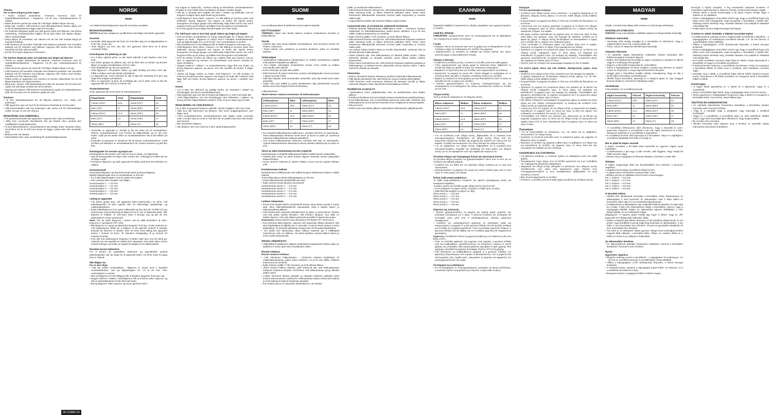Trimma
För en jämn klippning hela vägen
• Anslut önskad distanskam. Trimmern levereras med 10 standarddistanskammar i längderna 1,5–25 mm. Distanskammarna är märkta.
• Starta trimmern genom att växla till I-ON-läget. Bladen börjar röra sig.
• Börja bak i nacken. Håll trimmern med distanskammens tänder uppåt och se till att distanskammen ligger platt mot huvudet.
• För trimmern långsamt uppåt och utåt genom håret mot hjässan, mot hårets växtriktning. Distanskammen hjälper till att lyfta håret och bladen klipper håret i önskad längd.
• Börja klippa på ovansidan och sidorna när du har nått önskad längd på huvudets baksida.
• Håll trimmern på huvudets framsida med tänderna pekande mot huvudets baksida och för trimmern mot hjässan. Upprepa efter behov med rörelser framifrån och från sidorna bakåt.
• Du bör få en jämn längd över hela håret.
För kortare längd på sidor och baksida och längre på hjässan
• Anslut en längre distanskam för hjässan. Trimmern levereras med 10 standarddistanskammar i längderna 1,5–25 mm. Distanskammarna är märkta.
• Starta trimmern genom att växla till I-ON-läget. Bladen börjar röra sig.
• Håll trimmern på huvudets framsida med tänderna pekande mot huvudets baksida och för trimmern mot hjässan. Upprepa efter behov med rörelser framifrån och från sidorna bakåt.
• Stäng sedan av apparaten och montera en kortare distanskam om du vill klippa baksidan och sidorna kortare.
• Börja bak i nacken. Håll distanskammen platt mot huvudet och för trimmern uppåt och utåt längs området du vill ha kortare.
• Upprepa på sidorna. Håll trimmern med tänderna uppåt och distanskammen platt mot huvudet och rör trimmern uppåt och utåt.
Konturer
• Ta bort distanskammarna för att finputsa kanterna, t.ex. nacke och polisonger.
• Håll apparaten upp och ned så att trimmerns framsida är mot huvudet.
• Håll trimmerbladen rakt mot polisonger eller nacke och för trimmerbladen nedåt. Det ger en ren och slät yta.
RENGÖRING OCH UNDERHÅLL
• För optimal prestanda ska apparaten rengöras efter varje användning.
• Blås bort eventuella återstående hår på bladen eller använd den medföljande rengöringsborsten.
• Ta bort distanskammen. Distanskammen kan sköljas under rinnande vatten. Kontrollera att de är helt torra innan du lägger undan dem eller använder dem.
• Montera inte isär bladen.
• Smörj bladen efter varje användning för optimal klipprestanda.
IB-21/058C-02
NORSK
E996E
Les sikkerhetsinstruksjonene nøye før du bruker produktet.
BRUKSVEILEDNING
VIKTIG! Bruk bare adapteren og tilbehøret som følger med dette apparatet.
Generelt
• Kontroller alltid apparatet før bruk, for å forsikre deg om at klippebladene er fri for hår, smuss osv.
• Bruk klippere på rent, tørt hår. Gre gjennom håret først for å fjerne eventuelle floker.
Instruksjoner for påføring av olje
• For å sikre optimal ytelse, er det sterkt anbefalt å olje bladene etter hver bruk.
• Den første gangen du påfører olje, må du først skru av korken og deretter klippe av tuppen på plasttuben med en saks.
• Fjern bladdekslet og skru på apparatet.
• Hold klipperen i 45-graders vinkel, og trykk forsiktig på tuben med olje. Påfør to dråper med olje direkte på bladene.
• La apparatet gå i noen sekunder til, slik at oljen får anledning til å spre seg langs hele lengden på bladene.
• Skru av apparatet og fjern all overflødig olje ved å tørke med en klut før apparatet blir tatt i bruk for å trimme hår.
Avstandskammer
Dette apparatet blir levert med 10 avstandskammer:
| Klippehøyde | Grad | Klippehøyde | Grad |
| --- | --- | --- | --- |
| 1.5mm (1/16'') | #0.5 | 13mm (1/2'') | #4 |
| 3mm (1/8'') | #1 | 16mm (5/8'') | #5 |
| 4.8mm (3/16'') | #1.5 | 19mm (3/4'') | #6 |
| 6mm (1/4'') | #2 | 22mm (7/8'') | #7 |
| 10mm (3/8'') | #3 | 25mm (1'') | #8 |
• Kontroller at apparatet er skrudd av før du setter på en avstandskam. Plasser avstandskammen over fronten på klipperbladet og tre det over hodet. Trykk på den bakre delen av avstandskammen slik at den klikker på plass.
• Kontroller at apparatet er skrudd av før du fjerner avstandskammen. Trykk på fliken på baksiden av avstandskammen for å løsne kammen og løft den bort.
Konturguider for venstre og høyre øre
Konturguidene kan brukes over øret for å gi en skarp, ren klippekant.
• Sett på konturguiden for høyre eller venstre øre, avhengig av hvilket øre du vil klippe rundt.
• Posisjoner klipperen og stryk apparatet forsiktig rundt øret mot baksiden av nakken.
Konturkontroll
Konturkontrollspaken gir deg full kontroll under presisjonsklipping.
Bladets klippelengde uten en avstandskam er 0,8 mm.
• For å øke klippelengden, kan du trykke ned spaken.
• Hver posisjon øker lengden som følger:
Konturposisjon 1 - + 0,0 mm
Konturposisjon 2 - + 0,2 mm
Konturposisjon 3 - + 0,3 mm
Konturposisjon 4 - + 0,5 mm
Konturposisjon 5 - + 0,6 mm
Lading av apparatet
• Før første gangs bruk, må apparatet lades kontinuerlig i tre timer. Full batterikapasitet vil først oppnås etter tre fullstendige oppladnings- og utladningssykluser.
• Koble ladeadapteren til en egnet stikkontakt og skru den på. Et blått LED-lys skal bevege seg kontinuerlig på klipperen for å vise at apparatet lades. Når batteriet er fulladet, vil LED-lyset slutte å bevege seg og alle de fem ladelampene vil lyse permanent.
Merk: Før du setter klipperen i basen, må du alltid kontrollere at «I/0»-bryteren er i posisjonen OFF (AV).
• Når klipperen er i gang og ladenivået begynner å bli lavt, vil den nederste av LAD-ladelampene blinke for å indikere at det gjenstår omtrent 5 minutter brukstid før batteriet er utladet. Etter tre timer med lading kan apparatet brukes i omtrent tre timer. 20 minutters hurtiglading vil gi omtrent 20 minutter brukstid.
• Hvis alle fem ladelampene begynner å blinke raskt (mer enn fire blink per sekund), har det oppstått en teknisk feil i apparatet. Hvis dette skjer, må du avbryte ladingen og trekke ut støpslet til adapteren fra stikkontakten.
Hvordan bevare batteriene
For å bevare de oppladbare batteriene og opprettholde optimal batterikapasitet, bør du sørge for at apparatet lades i tre timer minst én gang hver 6. måned.
Slik klipper du
For en jevn klipp
• Sett på ønsket avstandskam - klipperen er utstyrt med ti standard avstandskammer, som gir klippelengder fra 1,5 til 25 mm. Hver avstandskam er merket.
• Skru på klipperen (I-ON-stillingen) slik at bladene begynner å bevege seg.
• Begynn bakerst i nakken. Hold klipperen slik at tennene peker oppover, og slik at avstandskammen hviler flatt mot hodet.
• Beveg klipperen sakte oppover og utover gjennom håret
mot toppen av hodet ditt, i motsatt retning av hårveksten. Avstandskammen vil hjelpe til med å løfte håret og bladene vil klippe i ønsket lengde.
• Når du er fornøyd med lengden på håret i nakken og bakhodet, kan du begynne å klippe håret oppå hodet og på sidene.
• Hold klipperen foran håret i pannen i en slik stilling at tennene peker mot bakhodet. Beveg klipperen mot toppen av hodet ditt Gjenta denne bevegelsen så mange ganger som nødvendig. Klipp håret rad for rad, ved å begynne forfra og fra sidene og fullføre hele bevegelsen mot bakhodet.
• Da vil du oppnå en jevn klipp med lik lengde over hele hodet.
For hårfrisyre som er kort bak og på sidene og lengre på toppen
• Sett på ønsket avstandskam for lengre klippelengde for å klippe håret på toppen av hodet - klipperen er utstyrt med ti standard avstandskammer, som gir klippelengder fra 1,5 til 25 mm. Hver avstandskam er merket.
• Skru på klipperen (I-ON-stillingen) slik at bladene begynner å bevege seg.
• Hold klipperen foran håret i pannen i en slik stilling at tennene peker mot bakhodet. Beveg klipperen mot toppen av hodet ditt. Gjenta denne bevegelsen så mange ganger som nødvendig. Klipp håret rad for rad, ved å begynne forfra og fra sidene og fullføre hele bevegelsen mot bakhodet.
• Hvis du ønsker at håret på sidene og i nakken skal være kortere, kan du skru av apparatet og montere en avstandskam med kortere avstand for disse områdene.
• Begynn bakerst i nakken. La avstandskammen ligge flatt mot hodet, og beveg klipperen oppover og utover over det området du ønsker å klippe kortere.
• Gjenta på begge sidene av hodet. Hold klipperen i en slik posisjon at tennene på kammen peker oppover mot toppen av hodet ditt. Kammen skal ligge flatt mot hodet. Beveg klipperen oppover og utover i området over øret.
Kanter
• For å lage mer definerte og ryddige kanter, for eksempel i nakken og kinnskjegget, kan fjerne avstandskammene.
• Hold apparatet opp ned, slik at fronten på klipperen er rettet mot hodet ditt.
• Hold klipperbladene rett mot kinnskjegget eller hårkanten i nakken, og beveg deretter klipperbladene nedover. Dette vil gi en skarp og jevn kant.
RENGJØRING OG VEDLIKEHOLD
For å sikre at apparatet fungerer optimalt, må det rengjøres etter hver bruk.
• Blås bort alle hårrestene på bladene, eller bruk rengjøringskosten som følger med.
• Fjern avstandskammen. Avstandskammen kan skylles under rennende vann. Forsikre deg om at de er helt tørre før du pakker dem bort eller bruker dem på nytt.
• Ikke demontere bladene.
• Olje bladene etter hver bruk for å sikre optimal klippeytelse.
SUOMI
E996E
Lue turvallisuusohjeet huolellisesti ennen tuotteen käyttöä.
KÄYTTÖOHJEET
TÄRKEÄÄ! Käytä vain tämän laitteen mukana toimitettavaa sovitinta ja lisätarvikkeita.
Yleistä
• Tarkista laite aina ennen käyttöä varmistaaksesi, ettei trimmerin terissä ole hiuksia, roskia yne.
• Käytä laitetta vain puhtaissa ja kuivissa hiuksissa, jotka on selvitetty takuista.
Voiteluohjeet
• Optimaalisen leikkuutehon takaamiseksi on erittäin suositeltavaa voidella terät jokaisen käyttökerran jälkeen.
• Kun käytät voiteluöljyä ensimmäisen kerran irrota korkki ja leikkaa muovituubin pää saksilla.
• Irrota teräsuojus ja kytke laite päälle.
• Pidä trimmeriä 45 asteen kulmassa, purista voiteluöljytuubia varoen ja tiputa 2 tippaa suoraan terille.
• Jätä laite käyntiin vielä muutamaksi sekunniksi, jotta öljy leviää terien koko pituudelle.
• Kytke laite pois päältä ja poista ylimääräinen öljy painelemalla kevyesti liinalla ennen kuin käytät trimmeriä hiuksissa.
Leikkuukammat
Tämän laitteen mukana toimitetaan 10 leikkuukampaa:
| Leikkuupituus | Mitta | Leikkuupituus | Mitta |
| --- | --- | --- | --- |
| 1.5mm (1/16'') | #0.5 | 13mm (1/2'') | #4 |
| 3mm (1/8'') | #1 | 16mm (5/8'') | #5 |
| 4.8mm (3/16'') | #1.5 | 19mm (3/4'') | #6 |
| 6mm (1/4'') | #2 | 22mm (7/8'') | #7 |
| 10mm (3/8'') | #3 | 25mm (1'') | #8 |
• Kun kiinnität leikkuukamman laitteeseen, varmista että laite on sammutettu. Aseta leikkuukampa trimmerin terän eteen ja liu'uta se pään yli. Työnnä ja napsauta leikkuukamman takaosa paikoilleen.
• Kun irrotat leikkuukamman laitteesta, varmista että laite on sammutettu. Työnnä leikkuukamman takaosassa olevaa uloketta päästä pois ja nosta se pois.
Vasen ja oikea kartiokampa korvan ympärille
Kartiokampoja voi käyttää leikkaamaan hiukset siististi korvien yläpuolelta.
• Kiinnitä joko vasen tai oikea kampa riippuen kumman korvan yläpuolelta leikkaat hiuksia.
• Aseta trimmeri kulmaan ja sipaise hiuksia varoen korvan ympäri niskaan päin.
Kartiokamman hallinta
Kartiokamman hallintavivulla voit säätää kampaa leikatessasi hiukset erittäin tarkasti.
Terän leikkuupituus ilman leikkuukampaa on 0,8 mm.
• Lisää leikkuupituutta työntämällä vipu alas.
• Kukin asento nostaa pituutta seuraavasti:
Kartiokamman asento 1 - + 0,0 mm
Kartiokamman asento 2 - + 0,2 mm
Kartiokamman asento 3 - + 0,3 mm
Kartiokamman asento 4 - + 0,5 mm
Kartiokamman asento 5 - + 0,6 mm
Laitteen lataaminen
• Ennen kuin käytät laitetta ensimmäistä kertaa, lataa akkua tauotta 3 tunnin ajan. Akun maksimikapasiteetti saavutetaan vasta 3 täyden lataus- ja tyhjennysjakson jälkeen.
• Liitä lataussovitin sopivaan pistokkeeseen ja kytke se pistorasiaan. Sininen LED-valo palaa tauotta ilmaisten, että trimmeri latautuu. Kun akku on ladattu täyteen, LED-valo lakkaa palamasta ja kaikki 5 latausvaloa palaa.
Huomautus: Aseta trimmeri aina alustaansa 'I/0'-kytkin OFF-asennossa.
• Kun trimmerin akku tyhjenee, alaosan LED-latausvalo vilkkuu ilmaisten, että akun käyttöaikaa on jäljellä noin 5 minuuttia. 3 tunnin lataus tarjoaa 3 tuntia käyttöaikaa. 20 minuutin pikalataus tarjoaa noin 20 minuuttia käyttöaikaa.
• Jos kaikki viisi latausvaloa alkaa vilkkua nopeasti (yli 4 välähdystä sekunnissa), laite on viallinen. Jos tämä tapahtuu, lopeta laitteen lataus ja irrota sovitin pistorasiasta.
Akkujen ylläpitäminen
• Ylläpitääksesi ladattavien akkujen optimaalisen kapasiteetin laitteen akku on ladattava 3 tunnin ajan noin 6 kuukauden välein.
Hiusten leikkaus
Hiusten tasainen leikkaus
• Liitä haluamasi leikkuukampa – trimmerisi mukana toimitetaan 10 vakioleikkuukampaa, joiden pituus vaihtelee 1,5 ja 25 mm välillä. Kaikissa kammoissa on merkintä.
• Kytke trimmeri päälle 'I-ON'-asentoon, ja terät alkavat liikkua.
• Aloita hiusten leikkuu niskasta, pidä trimmeriä niin, että leikkuukamman hampaat osoittavat ylöspäin varmistaen, että leikkuukampa pysyy litteänä päätä vasten.
• Liikuta trimmeriä hitaasti ylöspäin ja ulospäin hiuksista päälakea kohti hiusten kasvusuunnan vastaisesti. Leikkuukampa auttaa nostamaan hiuksia ja terät leikkaavat hiukset haluamasi pituisiksi.
• Kun haluttu pituus on saavutettu takahiuksissa, voit aloittaa
päälli- ja sivuhiusten leikkaamisen.
• Pidä trimmeriä hiustesi edessä niin, että leikkuukamman hampaat osoittavat pääsi takaosaa kohti, ja liikuta trimmeriä päälakea kohti. Toista sama tarvittaessa liikkuttamalla trimmeriä riveissä pään etupuolelta ja sivuista taakse päin.
• Lopputuloksena pitäisi olla tasainen leikkuu ympäri päätä.
Lyhyemmät taka- ja sivuhiukset, pidemmät etuhiukset
• Kiinnitä pidempi leikkuukampa päällihiuksia varten – trimmerisi mukana toimitetaan 10 vakioleikkuukampaa, joiden pituus vaihtelee 1,5 ja 25 mm välillä. Kaikissa kammoissa on merkintä.
• Kytke trimmeri päälle 'I-ON'-asentoon, ja terät alkavat liikkua.
• Pidä trimmeriä hiustesi edessä niin, että leikkuukamman hampaat osoittavat pääsi takaosaa kohti, ja liikuta trimmeriä päälakea kohti. Toista sama tarvittaessa liikkuttamalla trimmeriä riveissä pään etupuolelta ja sivuista taakse päin.
• Jos haluat leikata hiukset takaa ja sivuilta lyhyemmiksi, sammuta laite ja kiinnitä lyhempi leikkuukampa.
• Aloita niskasta niin, että leikkuukampa on litteänä päätä vasten. Liikuta trimmeriä ylöspäin ja ulospäin alueella, jossa haluat leikata hiuksia lyhyemmiksi.
• Toista sama sivuhiuksissa niin, että trimmerin hampaat osoittavat ylöspäin ja leikkuukampa on litteänä korvan yläpuolella olevaa aluetta vasten. Liikuta trimmeriä ylöspäin ja ulospäin.
Viimeistely
• Siisti ja viimeistele hiukset niskasta ja sivuilta irrottamalla leikkuukammat.
• Pidä laitetta ylösalaisin niin, että trimmerin etuosa osoittaa kohti päätäsi.
• Pidä trimmerin terät suoraassa niskassa tai kasvojen sivuilla ja liikuta trimmeriä alaspäin. Näin viimeistelet hiustenleikkuun siististi.
PUHDISTUS JA HUOLTO
• Optimaalisen tehon ylläpitämiseksi laite on puhdistettava aina käytön jälkeen.
• Puhalla teriin jääneet karvat tai käytä mukana toimitettavaa puhdistusharjaa.
• Irrota leikkuukampa. Sen voi huuhdella juoksevan veden alla. Varmista, että leikkuukammat ovat kuivuneet kunnolla ennen säilytystä tai tulevaa käyttöä.
• Älä pura teriä.
• Voitele terät aina käytön jälkeen optimaalisen leikkuutehon ylläpitämiseksi.
ΕΛΛΗΝΙΚΑ
E996E
Παρακαλώ διαβάστε προσεκτικά τις οδηγίες ασφαλείας πριν χρησιμοποιήσετε το προϊόν.
ΟΔΗΓΙΕΣ ΧΡΗΣΗΣ
ΣΗΜΑΝΤΙΚΟ! Χρησιμοποιείτε μόνο τον μετασχηματιστή και τα εξαρτήματα που παρέχονται με αυτήν τη συσκευή.
Γενικά
• Ελέγχετε πάντα τη συσκευή πριν από τη χρήση για να διασφαλίσετε ότι δεν υπάρχουν τρίχες ή υπολείμματα στις λεπίδες της μηχανής.
• Χρησιμοποιείτε τη συσκευή σε καθαρά και στεγνά μαλλιά που έχουν χτενιστεί μέχρι να ξεμπερδευτούν τελείως.
Οδηγίες λίπανσης
• Για βέλτιστη απόδοση κοπής, λιπαίνετε τις λεπίδες μετά από κάθε χρήση.
• Όταν χρησιμοποιείτε για πρώτη φορά το λιπαντικό έλαιο, ξεβιδώστε το καπάκι και κόψτε με ψαλίδι το άκρο του πλαστικού σωληναρίου.
• Αφαιρέστε το προστατευτικό των λεπίδων και ενεργοποιήστε τη συσκευή.
• Κρατώντας τη μηχανή σε γωνία 45º, πιέστε ελαφρά το σωληνάριο με το λιπαντικό έλαιο και ρίξτε 2 σταγόνες απευθείας επάνω στις λεπίδες.
• Αφήστε τη συσκευή να λειτουργήσει για λίγα δευτερόλεπτα ώστε το έλαιο να απλωθεί σε όλο το μήκος των λεπίδων.
• Προτού χρησιμοποιήσετε τη συσκευή, απενεργοποιήστε την και απομακρύνετε τα υπολείμματα του ελαίου σκουπίζοντας απαλά τις λεπίδες με ένα πανί.
Οδηγοί κοπής
Αυτή η συσκευή παρέχεται με 10 οδηγούς κοπής:
| Μήκος κοψίματος | Βαθμός | Μήκος κοψίματος | Βαθμός |
| --- | --- | --- | --- |
| 1.5mm (1/16'') | #0.5 | 13mm (1/2'') | #4 |
| 3mm (1/8'') | #1 | 16mm (5/8'') | #5 |
| 4.8mm (3/16'') | #1.5 | 19mm (3/4'') | #6 |
| 6mm (1/4'') | #2 | 22mm (7/8'') | #7 |
| 10mm (3/8'') | #3 | 25mm (1'') | #8 |
• Για να συνδέσετε έναν οδηγό κοπής, βεβαιωθείτε ότι η συσκευή είναι απενεργοποιημένη. Τοποθετήστε τον οδηγό κοπής πάνω από την μπροστινή πλευρά της λεπίδας της μηχανής και περάστε τον πάνω από την κεφαλή. Σπρώξτε και κουμπώστε την πίσω πλευρά του οδηγού κοπής.
• Για να αφαιρέσετε τον οδηγό κοπής, βεβαιωθείτε ότι η συσκευή είναι απενεργοποιημένη. Σπρώξτε την προεξοχή στο πίσω μέρος του οδηγού κοπής για να τον αφαιρέσετε από την κεφαλή και σηκώστε τον.
Χτενάκια-οδηγοί για περίγραμμα δεξιού και αριστερού αυτιού
Τα χτενάκια-οδηγοί μπορούν να χρησιμοποιηθούν πάνω από το αυτί για να πετύχετε μια καθαρή γραμμή.
• Συνδέστε είτε τον δεξιό είτε τον αριστερό οδηγό, ανάλογα με το ποιο αυτί περιποιείστε.
• Χρησιμοποιήστε τη μηχανή υπό γωνία και πιέστε απαλά γύρω από το αυτί προς το πίσω μέρος του λαιμού.
Ειδικό λεβιέ μικρό-ρυθμίσεων
Το λεβιέ μικρο-ρυθμίσεων επιτρέπει την άριστη προσαρμογή κοπής για κουρέματα ακριβείας.
Το μήκος κοπής της λεπίδας χωρίς οδηγό κοπής είναι 0,8 mm.
• Για να αυξήσετε το μήκος κοπής, σπρώξτε το λεβιέ προς τα κάτω.
• Κάθε θέση θα αυξήσει το μήκος ως εξής:
Θέση κοπής 1 - + 0,0 mm
Θέση κοπής 2 - + 0,2 mm
Θέση κοπής 3 - + 0,3 mm
Θέση κοπής 4 - + 0,5 mm
Θέση κοπής 5 - + 0,6 mm
Φόρτιση της συσκευής
• Προτού χρησιμοποιήσετε τη μηχανή για πρώτη φορά, φορτίστε την μπαταρία συνεχόμενα για 3 ώρες. Η μέγιστη απόδοση της μπαταρίας θα επιτευχθεί μόνο μετά από 3 ολοκληρωμένους κύκλους φόρτισης/αποφόρτισης.
• Συνδέστε τον μετασχηματιστή φόρτισης σε κατάλληλη πρίζα και ενεργοποιήστε τη μηχανή. Η μπλε φωτεινή ένδειξη LED θα φωτίζει σταθερά για να δείξει ότι η μηχανή φορτίζεται. Όταν η μπαταρία φορτιστεί πλήρως, η φωτεινή ένδειξη LED θα σβήσει και οι 5 ενδείξεις φόρτισης θα παραμείνουν φωτισμένες.
Σημείωση: Τοποθετείτε πάντα τη μηχανή στη βάση με τον διακόπτη «I/0» στη θέση «OFF».
• Όταν τα επίπεδα φόρτισης της μηχανής είναι χαμηλά, η φωτεινή ένδειξη LED θα αναβοσβήνει, προειδοποιώντας ότι απομένουν περίπου 5 λεπτά χρήσης της μπαταρίας. Μια τρίωρη φόρτιση προσφέρει 3 ώρες χρήσης. Μια γρήγορη, εικοσάλεπτη φόρτιση προσφέρει περίπου 20 λεπτά χρήσης.
• Εάν ξεκινήσουν να αναβοσβήνουν γρήγορα οι 5 φωτεινές ενδείξεις της φόρτισης (περισσότερες από 4 φορές το δευτερόλεπτο), τότε η μηχανή είναι ελαττωματική. Εάν συμβεί αυτό, σταματήστε τη φόρτιση και αφαιρέστε τον μετασχηματιστή από την πρίζα.
Συντήρηση των μπαταριών
• Για να διατηρήσετε τις επαναφορτιζόμενες μπαταρίες σε άριστη κατάσταση, η συσκευή πρέπει να φορτίζεται για περίπου 3 ώρες κάθε 6 μήνες.
Κούρεμα
Για ένα ομοιόμορφο κούρεμα
• Συνδέστε έναν οδηγό κοπής όπως απαιτείται —η μηχανή παρέχεται με 10 βασικούς οδηγούς κοπής μήκους 1,5-25 mm. Κάθε οδηγός κοπής διαθέτει ετικέτα.
• Ενεργοποιήστε τη μηχανή στη θέση «I-ON» και οι λεπίδες θα ξεκινήσουν να κινούνται.
• Ξεκινώντας από τον αυχένα, κρατήστε τη μηχανή με τα δόντια του οδηγού κοπής στραμμένα προς τα πάνω, εξασφαλίζοντας ότι ο οδηγός κοπής θα ακουμπάει πλήρως στο κεφάλι.
• Με αργές κινήσεις κατευθύνετε τη μηχανή προς τα πάνω και προς τα έξω κατά μήκος των μαλλιών, προς την κορυφή της κεφαλής, αντίθετα με τη φορά της τρίχας. Ο οδηγός κοπής θα βοηθήσει να ανασηκωθούν οι τρίχες και οι λεπίδες θα τις κόψουν στο επιθυμητό μήκος.
• Όταν επιτευχθεί το επιθυμητό μήκος στα μαλλιά πίσω από το κεφάλι, ξεκινήστε να κουρεύετε τις τρίχες στην κορυφή και στα πλάγια.
• Κρατήστε τη μηχανή στο μπροστινό μέρος των μαλλιών με τα δόντια του οδηγού κοπής στραμμένα προς το πίσω μέρος του κεφαλιού και κατευθύνετέ τη μηχανή προς την κορυφή της κεφαλής. Επαναλάβετε όσο χρειαστεί, κατευθύνοντας τη μηχανή συνεχόμενα από το μπροστινό μέρος της κεφαλής και πλάγια προς τα πίσω.
• Σκοπός είναι να πετύχετε ένα ομοιόμορφο κούρεμα σε όλο το κεφάλι.
Για κοντό μήκος πίσω και στα πλαϊνά, διατηρώντας μήκος στην κορυφή
• Συνδέστε έναν οδηγό κοπής όπως απαιτείται για την κορυφή της κεφαλής —η μηχανή παρέχεται με 10 βασικούς οδηγούς κοπής μήκους 1,5- 25 mm. Κάθε οδηγός κοπής διαθέτει ετικέτα.
• Ενεργοποιήστε τη μηχανή στη θέση «I-ON» και οι λεπίδες θα ξεκινήσουν να κινούνται.
• Κρατήστε τη μηχανή στο μπροστινό μέρος των μαλλιών με τα δόντια του οδηγού κοπής στραμμένα προς το πίσω μέρος του κεφαλιού και κατευθύνετέ τη μηχανή προς την κορυφή της κεφαλής. Επαναλάβετε όσο χρειαστεί, κατευθύνοντας τη μηχανή συνεχόμενα από το μπροστινό μέρος της κεφαλής και πλάγια προς τα πίσω.
• Εάν θέλετε επιθυμείτε να κουρέψετε σε μικρότερο μήκος τα μαλλιά στο πίσω μέρος και στα πλαϊνά, απενεργοποιήστε τη συσκευή και συνδέστε έναν οδηγό κοπής με μικρότερο μήκος.
• Ξεκινώντας από τον αυχένα, με τον οδηγό κοπής να ακουμπάει στο κεφάλι, κατευθύνετε τη μηχανή προς τα πάνω και προς τα έξω στο σημείο που επιθυμείτε να κουρέψετε πιο κοντές τις τρίχες.
• Επαναλάβετε στα πλαϊνά των μαλλιών σας, ξεκινώντας με τα δόντια της μηχανής στραμμένα προς τα πάνω και τον οδηγό κοπής να ακουμπάει στο κεφάλι πάνω από το αυτί, κατευθύνετε ξανά τη μηχανή προς τα πάνω και προς τα έξω.
Περίγραμμα
• Για να περιποιηθείτε τα τελειώματα, π.χ. τον λαιμό και τις φαβορίτες, αποσυνδέστε τον οδηγό κοπής.
• Κρατήστε τη συσκευή ανάποδα ώστε το μπροστινό μέρος της μηχανής να βρίσκεται προς το κεφάλι.
• Κρατήστε τις λεπίδες της μηχανής ευθεία προς τις φαβορίτες ή το λαιμό σας και κατευθύνετε τις λεπίδες της μηχανής προς τα κάτω. Αυτό θα σας προσφέρει ένα καθαρό και ίσιο τελείωμα.
ΚΑΘΑΡΙΣΜΟΣ ΚΑΙ ΣΥΝΤΗΡΗΣΗ
• Για βέλτιστη απόδοση, η συσκευή πρέπει να καθαρίζεται μετά από κάθε χρήση.
• Απομακρύνετε τυχόν τρίχες από τις λεπίδες φυσώντας τες ή με τη βοήθεια της παρεχόμενης βούρτσας καθαρισμού.
• Αφαιρέστε τον οδηγό κοπής. Μπορείτε να ξεπλύνετε τους οδηγούς κοπής τοποθετώντας τους κάτω από τρεχούμενο νερό. Προτού τους επαναχρησιμοποιήσετε ή τους αποθηκεύσετε, βεβαιωθείτε ότι είναι απολύτως στεγνοί.
• Μην αποσυναρμολογείτε τις λεπίδες.
• Λιπαίνετε τις λεπίδες μετά από κάθε χρήση για βέλτιστη απόδοση κοπής.
MAGYAR
E996E
Kérjük, a termék használata előtt olvassa el a biztonsági előírásokat.
HASZNÁLATI ÚTMUTATÓ
FONTOS! Csak a készülékhez mellékelt adaptert és kiegészítőket használja.
Általános tudnivalók
• Használat előtt mindig vizsgálja át a készüléket és ellenőrizze, hogy a vágókésekben nincs haj, szennyeződés stb.
• Tiszta, száraz és alaposan kifésült hajra használja.
Olajozási előírások
• Az optimális vágási teljesítmény érdekében minden használat után feltétlenül ajánlott a késeket olajozni.
• Amikor első alkalommal használja az olajat, csavarja le a kupakot és ollóval vágja le a műanyag cső legvégét.
• Vegye le a késvédőt és kapcsolja be a készüléket.
• Tartsa a hajvágógépet 45 fokos szögben, nyomja meg finoman az olajozó csövet és helyezzen 2 csepp olajat közvetlenül a késekre.
• Hagyja járni a készüléket további néhány másodpercig, hogy az olaj a kések teljes hosszában szétterülhessen.
• Mielőtt hajon használná, kapcsolja ki a hajnyíró gépet és egy ronggyal finoman törölje le a késekről a fölösleges olajat.
Vezetőfésűk
A készülékhez 10 vezetőfésű tartozik:
| Vágási hosszúság | Fokozat | Vágási hosszúság | Fokozat |
| --- | --- | --- | --- |
| 1.5mm (1/16'') | #0.5 | 13mm (1/2'') | #4 |
| 3mm (1/8'') | #1 | 16mm (5/8'') | #5 |
| 4.8mm (3/16'') | #1.5 | 19mm (3/4'') | #6 |
| 6mm (1/4'') | #2 | 22mm (7/8'') | #7 |
| 10mm (3/8'') | #3 | 25mm (1'') | #8 |
• A vezetőfésű felhelyezése előtt ellenőrizze, hogy a készülék ki van-e kapcsolva. Helyezze a vezetőfésűt a kés elé, majd csúsztassa rá a fejre. Nyomja és kattintsa rá a vezetőfésűt a rögzítéshez.
• A vezetőfésű levétele előtt kapcsolja ki a készüléket. Tolja el a vágófejtől a vezetőfésű hátoldalán lévő fület és emelje le.
Bal és jobb fül kúpos vezetők
A kúpos vezetőket a fül fölött lehet használni az egyenes vágási vonal érdekében.
• Csatlakoztassa a bal vagy a jobb vezetőt, attól függően, hogy melyik fül fölött szeretne vágni.
• Döntse meg a vágógépet és finoman haladjon a fül körül, a tarkó felé.
Állítókar
A vágási magasságot állító kar finombeállítást tesz lehetővé a precíziós vágáshoz.
A vágókés hosszúsága vezetőfésű nélkül 0,8 mm.
• A vágási hossz növeléséhez nyomja lefelé a kart.
• Minden pozíció az alábbiak szerint növeli a hosszúságot:
Kar 1. helyzet - + 0,0 mm
Kar 2. helyzet - + 0,2 mm
Kar 3. helyzet - + 0,3 mm
Kar 4. helyzet - + 0,5 mm
Kar 5. helyzet - + 0,6 mm
A készülék töltése
• Mielőtt első alkalommal használja a készüléket, töltse folyamatosan az akkumulátort 3 órán keresztül. Az akkumulátor csak 3 teljes töltési és lemerülési ciklus után éri el a maximális teljesítményét.
• Csatlakoztassa a töltőadaptert egy megfelelő hálózati aljzathoz és kapcsolja be a falon. A kék LED folyamatosan világít a készüléken, jelezve, hogy a hajvágógép töltődik. Amikor az akkumulátor teljesen feltöltődött, a LED kikapcsolódik, és az 5 töltésjelző világít.
Megjegyzés: A hajnyíró gépet mindig úgy tegye a töltőre, hogy az „I/0" kapcsolót OFF (kikapcsolt) helyzetbe állítja.
• Amikor a hajnyíró gép töltése alacsony, a LED jelzőfény villogni kezd. Ez azt jelenti, hogy körülbelül 5 percig tudja még használni az akkumulátort. 3 óra töltés 3 óra használatot tesz lehetővé. 20 perces gyorstöltés körülbelül 20 perc használatot tesz lehetővé.
• Ha mind az öt töltésjelző lámpa gyorsan villogni kezd (másodpercenként négynél több villanás), a készülék hibás. Ebben az esetben állítsa le a töltést és húzza ki az adaptert a hálózatból.
Az akkumulátor kímélése
• Az akkumulátorok optimális élettartama érdekében célszerű a készüléket körülbelül 3 havonta 6 órán át tölteni.
Nyírás
Egyenletes vágáshoz
• Rögzítse szükség szerint a vezetőfésűt – a vágógéphez 10 szabványos, 1,5 - 25 mm-es vezetőfésű tartozik. A vezetőfésűkön címke található.
• Állítsa a hajvágógépet „I-ON" (bekapcsolt) helyzetbe, a kések mozogni kezdenek.
• A tarkónál kezdve irányítsa a hajvágógép fogait felfelé, és helyezze rá a vezetőfésűt vízszintesen a fejre.
• Mozgassa lassan a vágógépet felfelé és kifelé a hajon
keresztül a fejtető irányába, a haj növekedési irányával szemben. A vezetőfésű segít felemelni a hajat és a kések a kívánt hosszúságra vágják.
• Miután elérte a kívánt hosszúságot a fej hátsó részén, kezdje vágni a fejtetőn és az oldalakon.
• Tartsa a hajvágógépet a haj elülső részén úgy, hogy a vezetőfésű fogai a fej hátsó része felé irányuljanak, majd mozgassa a készüléket a fejtető felé. Szükség esetén ismételje meg, sorokban haladva a fej elejétől és oldalaitól a fej hátulja felé.
• A teljes fejen azonos hajhosszúságot kell kapnia.
A tarkón és oldalt rövidebb, a fejtetőn hosszabb hajhoz
• Csatlakoztasson szükség szerint a leghosszabb vezetőfésűt a fejtetőhöz - a hajvágógéphez 10 szabványos vezetőfésű tartozik, 1,5- 25 mm hosszú. A vezetőfésűkön címke található.
• Állítsa a hajvágógépet „I-ON" (bekapcsolt) helyzetbe, a kések mozogni kezdenek.
• Tartsa a hajvágógépet a haj elülső részén úgy, hogy a vezetőfésű fogai a fej hátsó része felé irányuljanak, majd mozgassa a készüléket a fejtető felé. Szükség esetén ismételje meg, sorokban haladva a fej elejétől és oldalaitól a fej hátulja felé.
• Ha ezután rövidebbre szeretné vágni hátul és oldalt a hajat, kapcsolja ki a készüléket és tegyen rá rövidebb vezetőfésűt.
• A tarkónál kezdve helyezze a vezetőfésűt vízszintesen a fejre és mozgassa a készüléket felfelé és kifelé azon a területen, ahol rövidebbre szeretné vágni.
• Ismételje meg a oldalt, a vezetőfésű fogait először felfelé irányítva nyomja hozzá vízszintesen a fül fölötti területhez és mozgassa ismét a készüléket felfelé és kifelé.
Kontúrvágás
• A vágás körüli igazításhoz pl. a tarkón és a pajesznál, vegye le a vezetőfésűt.
• Tartsa a készüléket fejjel lefelé, hogy a hajvágógép eleje a fej felé nézzen.
• Tartsa egyenesen a hajvágógépet a pajeszon vagy a tarkón és mozgassa a készüléket lefelé. Ezzel tiszta, sima felületet kap.
TISZTÍTÁS ÉS KARBANTARTÁS
• Az optimális teljesítmény fenntartása érdekében a készüléket minden használat után meg kell tisztítani.
• Fújja le a maradék hajat a pengékről, vagy használja a mellékelt tisztítókefét.
• Vegye le a vezetőfésűt. A vezetőfésű folyó víz alatt leöblíthető. Mielőtt elteszi vagy ismét használja őket, ellenőrizze, hogy megszáradtak.
• Ne szerelje szét a késeket.
• Minden használat után olajozza meg a késeket az optimális vágási teljesítmény biztosítása érdekében.